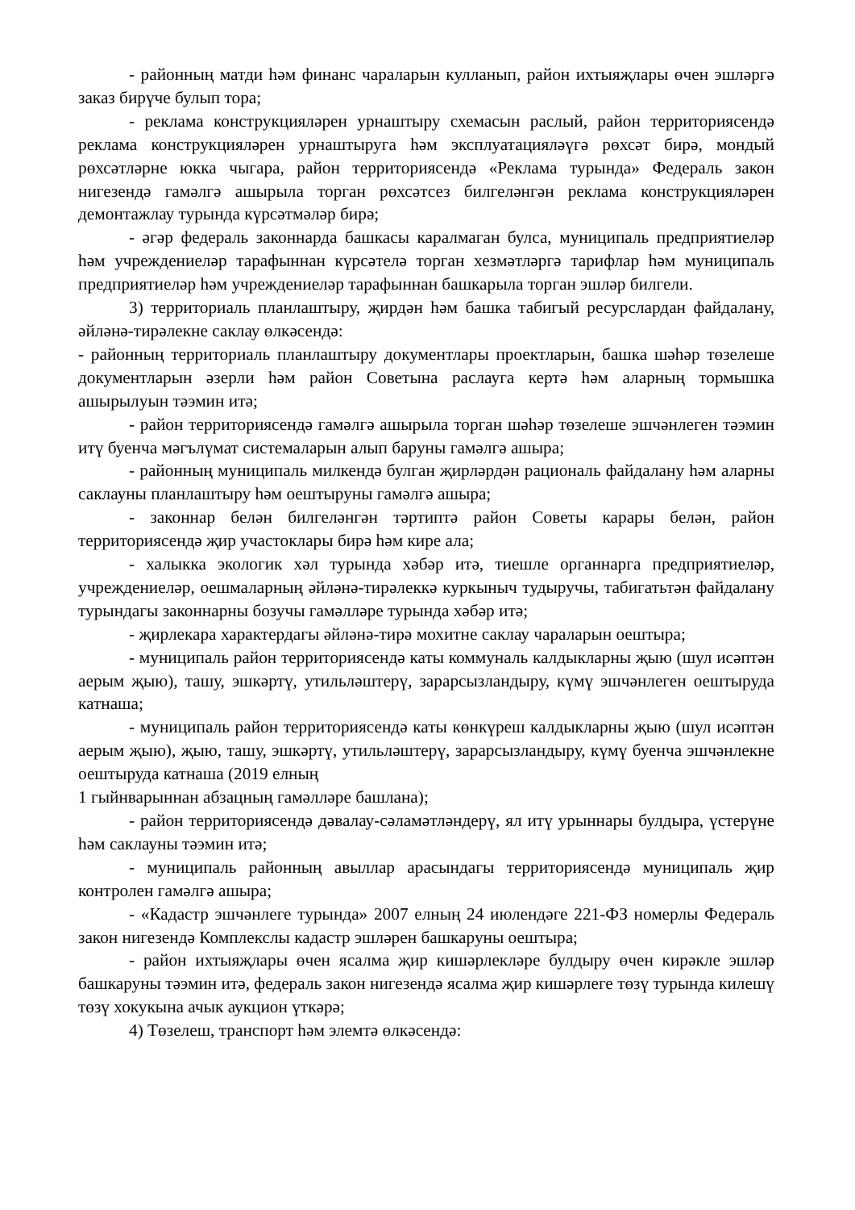- районның матди һәм финанс чараларын кулланып, район ихтыяҗлары өчен эшләргә заказ бирүче булып тора;
- реклама конструкцияләрен урнаштыру схемасын раслый, район территориясендә реклама конструкцияләрен урнаштыруга һәм эксплуатацияләүгә рөхсәт бирә, мондый рөхсәтләрне юкка чыгара, район территориясендә «Реклама турында» Федераль закон нигезендә гамәлгә ашырыла торган рөхсәтсез билгеләнгән реклама конструкцияләрен демонтажлау турында күрсәтмәләр бирә;
- әгәр федераль законнарда башкасы каралмаган булса, муниципаль предприятиеләр һәм учреждениеләр тарафыннан күрсәтелә торган хезмәтләргә тарифлар һәм муниципаль предприятиеләр һәм учреждениеләр тарафыннан башкарыла торган эшләр билгели.
3) территориаль планлаштыру, җирдән һәм башка табигый ресурслардан файдалану, әйләнә-тирәлекне саклау өлкәсендә:
- районның территориаль планлаштыру документлары проектларын, башка шәһәр төзелеше документларын әзерли һәм район Советына раслауга кертә һәм аларның тормышка ашырылуын тәэмин итә;
- район территориясендә гамәлгә ашырыла торган шәһәр төзелеше эшчәнлеген тәэмин итү буенча мәгълүмат системаларын алып баруны гамәлгә ашыра;
- районның муниципаль милкендә булган җирләрдән рациональ файдалану һәм аларны саклауны планлаштыру һәм оештыруны гамәлгә ашыра;
- законнар белән билгеләнгән тәртиптә район Советы карары белән, район территориясендә җир участоклары бирә һәм кире ала;
- халыкка экологик хәл турында хәбәр итә, тиешле органнарга предприятиеләр, учреждениеләр, оешмаларның әйләнә-тирәлеккә куркыныч тудыручы, табигатьтән файдалану турындагы законнарны бозучы гамәлләре турында хәбәр итә;
- җирлекара характердагы әйләнә-тирә мохитне саклау чараларын оештыра;
- муниципаль район территориясендә каты коммуналь калдыкларны җыю (шул исәптән аерым җыю), ташу, эшкәртү, утильләштерү, зарарсызландыру, күмү эшчәнлеген оештыруда катнаша;
- муниципаль район территориясендә каты көнкүреш калдыкларны җыю (шул исәптән аерым җыю), җыю, ташу, эшкәртү, утильләштерү, зарарсызландыру, күмү буенча эшчәнлекне оештыруда катнаша (2019 елның
1 гыйнварыннан абзацның гамәлләре башлана);
- район территориясендә дәвалау-сәламәтләндерү, ял итү урыннары булдыра, үстерүне һәм саклауны тәэмин итә;
- муниципаль районның авыллар арасындагы территориясендә муниципаль җир контролен гамәлгә ашыра;
- «Кадастр эшчәнлеге турында» 2007 елның 24 июлендәге 221-ФЗ номерлы Федераль закон нигезендә Комплекслы кадастр эшләрен башкаруны оештыра;
- район ихтыяҗлары өчен ясалма җир кишәрлекләре булдыру өчен кирәкле эшләр башкаруны тәэмин итә, федераль закон нигезендә ясалма җир кишәрлеге төзү турында килешү төзү хокукына ачык аукцион үткәрә;
4) Төзелеш, транспорт һәм элемтә өлкәсендә: